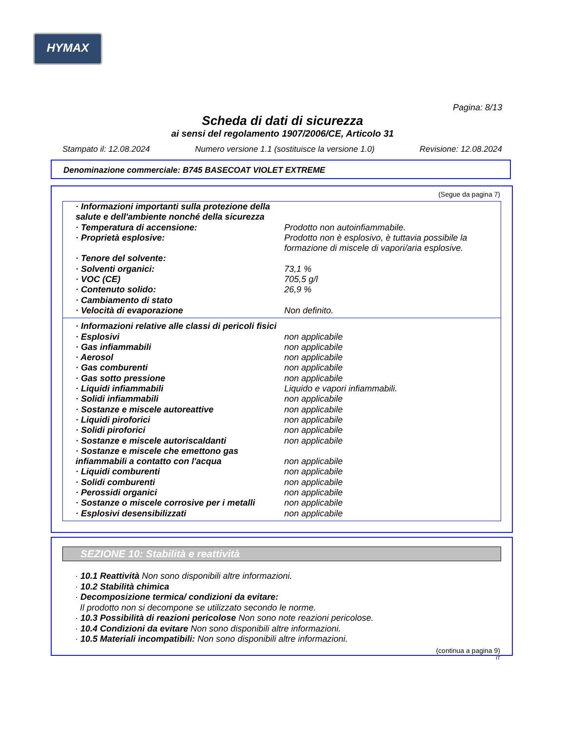HYMAX
Pagina: 8/13
Scheda di dati di sicurezza
ai sensi del regolamento 1907/2006/CE, Articolo 31
Stampato il: 12.08.2024 Numero versione 1.1 (sostituisce la versione 1.0) Revisione: 12.08.2024
Denominazione commerciale: B745 BASECOAT VIOLET EXTREME
(Segue da pagina 7)
| · Informazioni importanti sulla protezione della salute e dell'ambiente nonché della sicurezza | |
| · Temperatura di accensione: | Prodotto non autoinfiammabile. |
| · Proprietà esplosive: | Prodotto non è esplosivo, è tuttavia possibile la formazione di miscele di vapori/aria esplosive. |
| · Tenore del solvente: | |
| · Solventi organici: | 73,1 % |
| · VOC (CE) | 705,5 g/l |
| · Contenuto solido: | 26,9 % |
| · Cambiamento di stato | |
| · Velocità di evaporazione | Non definito. |
| · Informazioni relative alle classi di pericoli fisici | |
| · Esplosivi | non applicabile |
| · Gas infiammabili | non applicabile |
| · Aerosol | non applicabile |
| · Gas comburenti | non applicabile |
| · Gas sotto pressione | non applicabile |
| · Liquidi infiammabili | Liquido e vapori infiammabili. |
| · Solidi infiammabili | non applicabile |
| · Sostanze e miscele autoreattive | non applicabile |
| · Liquidi piroforici | non applicabile |
| · Solidi piroforici | non applicabile |
| · Sostanze e miscele autoriscaldanti | non applicabile |
| · Sostanze e miscele che emettono gas infiammabili a contatto con l'acqua | non applicabile |
| · Liquidi comburenti | non applicabile |
| · Solidi comburenti | non applicabile |
| · Perossidi organici | non applicabile |
| · Sostanze o miscele corrosive per i metalli | non applicabile |
| · Esplosivi desensibilizzati | non applicabile |
SEZIONE 10: Stabilità e reattività
· 10.1 Reattività Non sono disponibili altre informazioni.
· 10.2 Stabilità chimica
· Decomposizione termica/ condizioni da evitare:
Il prodotto non si decompone se utilizzato secondo le norme.
· 10.3 Possibilità di reazioni pericolose Non sono note reazioni pericolose.
· 10.4 Condizioni da evitare Non sono disponibili altre informazioni.
· 10.5 Materiali incompatibili: Non sono disponibili altre informazioni.
(continua a pagina 9)
IT